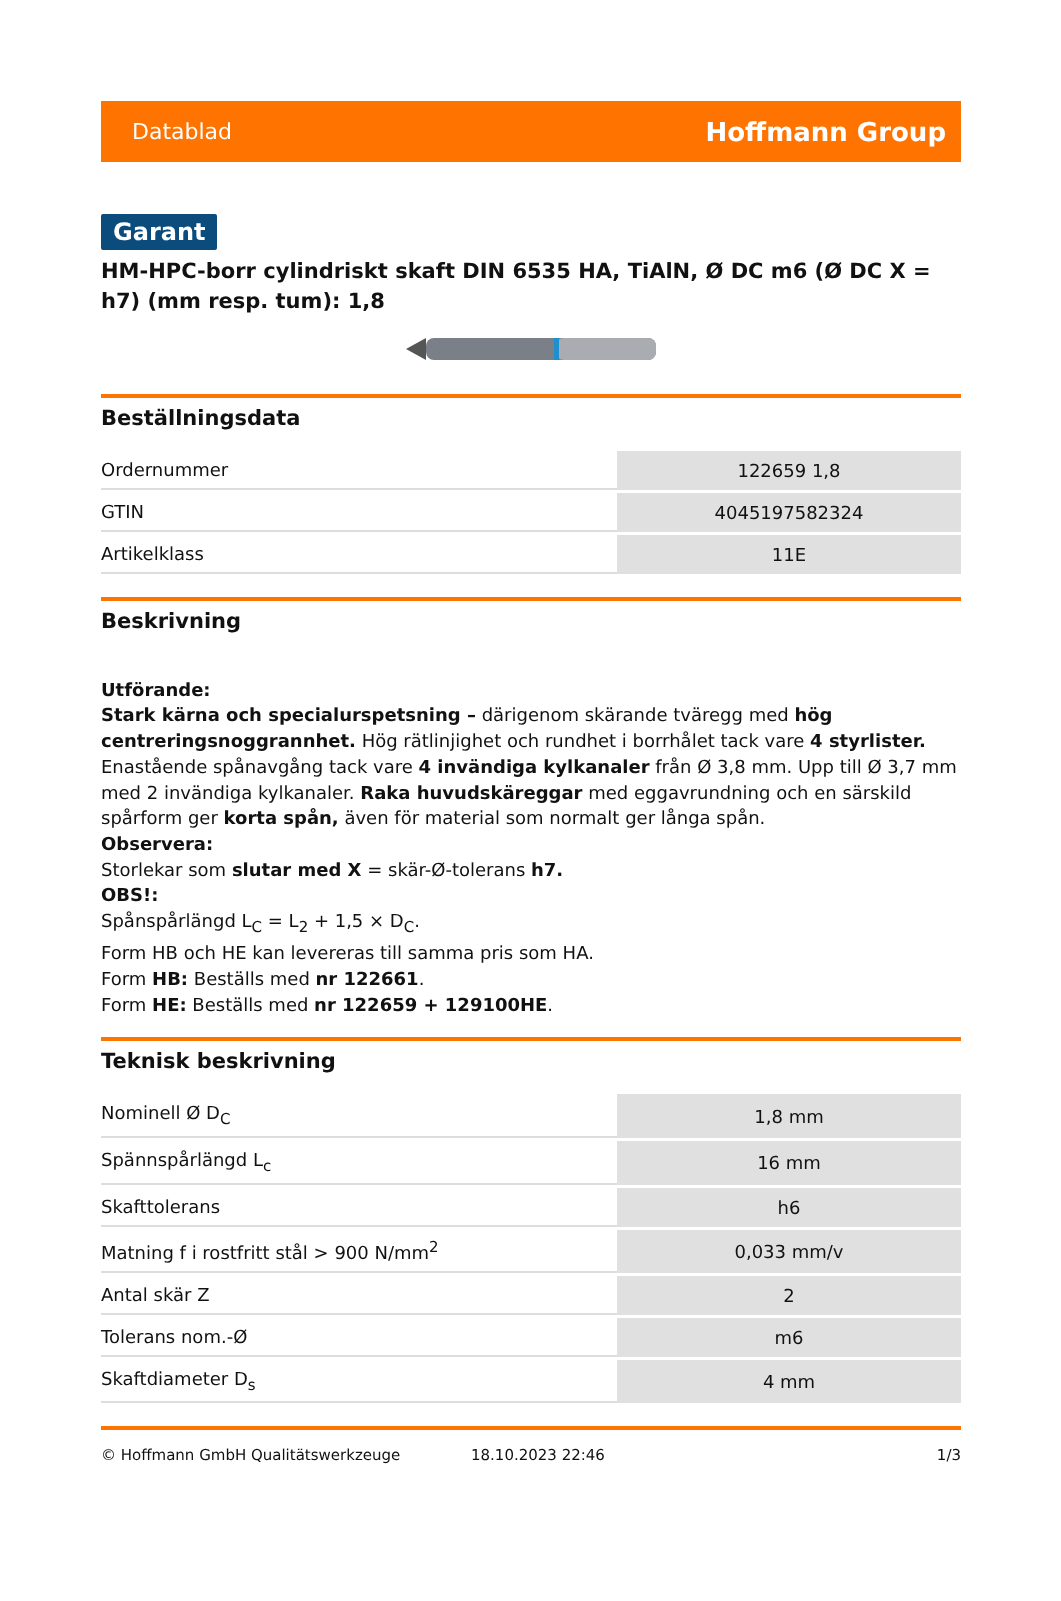Datablad Hoffmann Group
Garant
HM-HPC-borr cylindriskt skaft DIN 6535 HA, TiAlN, Ø DC m6 (Ø DC X = h7) (mm resp. tum): 1,8
Beställningsdata
| Ordernummer | 122659 1,8 |
| GTIN | 4045197582324 |
| Artikelklass | 11E |
Beskrivning
Utförande:
Stark kärna och specialurspetsning – därigenom skärande tväregg med hög centreringsnoggrannhet. Hög rätlinjighet och rundhet i borrhålet tack vare 4 styrlister. Enastående spånavgång tack vare 4 invändiga kylkanaler från Ø 3,8 mm. Upp till Ø 3,7 mm med 2 invändiga kylkanaler. Raka huvudskäreggar med eggavrundning och en särskild spårform ger korta spån, även för material som normalt ger långa spån.
Observera:
Storlekar som slutar med X = skär-Ø-tolerans h7.
OBS!:
Spånspårlängd L<sub>C</sub> = L<sub>2</sub> + 1,5 × D<sub>C</sub>.
Form HB och HE kan levereras till samma pris som HA.
Form HB: Beställs med nr 122661.
Form HE: Beställs med nr 122659 + 129100HE.
Teknisk beskrivning
| Nominell Ø D<sub>C</sub> | 1,8 mm |
| Spännspårlängd L<sub>c</sub> | 16 mm |
| Skafttolerans | h6 |
| Matning f i rostfritt stål > 900 N/mm<sup>2</sup> | 0,033 mm/v |
| Antal skär Z | 2 |
| Tolerans nom.-Ø | m6 |
| Skaftdiameter D<sub>s</sub> | 4 mm |
© Hoffmann GmbH Qualitätswerkzeuge 18.10.2023 22:46 1/3